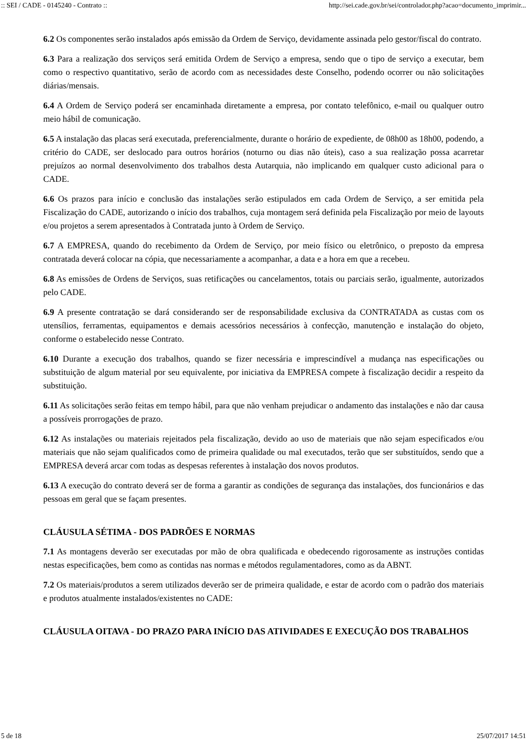:: SEI / CADE - 0145240 - Contrato :: http://sei.cade.gov.br/sei/controlador.php?acao=documento_imprimir...
6.2 Os componentes serão instalados após emissão da Ordem de Serviço, devidamente assinada pelo gestor/fiscal do contrato.
6.3 Para a realização dos serviços será emitida Ordem de Serviço a empresa, sendo que o tipo de serviço a executar, bem como o respectivo quantitativo, serão de acordo com as necessidades deste Conselho, podendo ocorrer ou não solicitações diárias/mensais.
6.4 A Ordem de Serviço poderá ser encaminhada diretamente a empresa, por contato telefônico, e-mail ou qualquer outro meio hábil de comunicação.
6.5 A instalação das placas será executada, preferencialmente, durante o horário de expediente, de 08h00 as 18h00, podendo, a critério do CADE, ser deslocado para outros horários (noturno ou dias não úteis), caso a sua realização possa acarretar prejuízos ao normal desenvolvimento dos trabalhos desta Autarquia, não implicando em qualquer custo adicional para o CADE.
6.6 Os prazos para início e conclusão das instalações serão estipulados em cada Ordem de Serviço, a ser emitida pela Fiscalização do CADE, autorizando o início dos trabalhos, cuja montagem será definida pela Fiscalização por meio de layouts e/ou projetos a serem apresentados à Contratada junto à Ordem de Serviço.
6.7 A EMPRESA, quando do recebimento da Ordem de Serviço, por meio físico ou eletrônico, o preposto da empresa contratada deverá colocar na cópia, que necessariamente a acompanhar, a data e a hora em que a recebeu.
6.8 As emissões de Ordens de Serviços, suas retificações ou cancelamentos, totais ou parciais serão, igualmente, autorizados pelo CADE.
6.9 A presente contratação se dará considerando ser de responsabilidade exclusiva da CONTRATADA as custas com os utensílios, ferramentas, equipamentos e demais acessórios necessários à confecção, manutenção e instalação do objeto, conforme o estabelecido nesse Contrato.
6.10 Durante a execução dos trabalhos, quando se fizer necessária e imprescindível a mudança nas especificações ou substituição de algum material por seu equivalente, por iniciativa da EMPRESA compete à fiscalização decidir a respeito da substituição.
6.11 As solicitações serão feitas em tempo hábil, para que não venham prejudicar o andamento das instalações e não dar causa a possíveis prorrogações de prazo.
6.12 As instalações ou materiais rejeitados pela fiscalização, devido ao uso de materiais que não sejam especificados e/ou materiais que não sejam qualificados como de primeira qualidade ou mal executados, terão que ser substituídos, sendo que a EMPRESA deverá arcar com todas as despesas referentes à instalação dos novos produtos.
6.13 A execução do contrato deverá ser de forma a garantir as condições de segurança das instalações, dos funcionários e das pessoas em geral que se façam presentes.
CLÁUSULA SÉTIMA - DOS PADRÕES E NORMAS
7.1 As montagens deverão ser executadas por mão de obra qualificada e obedecendo rigorosamente as instruções contidas nestas especificações, bem como as contidas nas normas e métodos regulamentadores, como as da ABNT.
7.2 Os materiais/produtos a serem utilizados deverão ser de primeira qualidade, e estar de acordo com o padrão dos materiais e produtos atualmente instalados/existentes no CADE:
CLÁUSULA OITAVA - DO PRAZO PARA INÍCIO DAS ATIVIDADES E EXECUÇÃO DOS TRABALHOS
5 de 18 25/07/2017 14:51